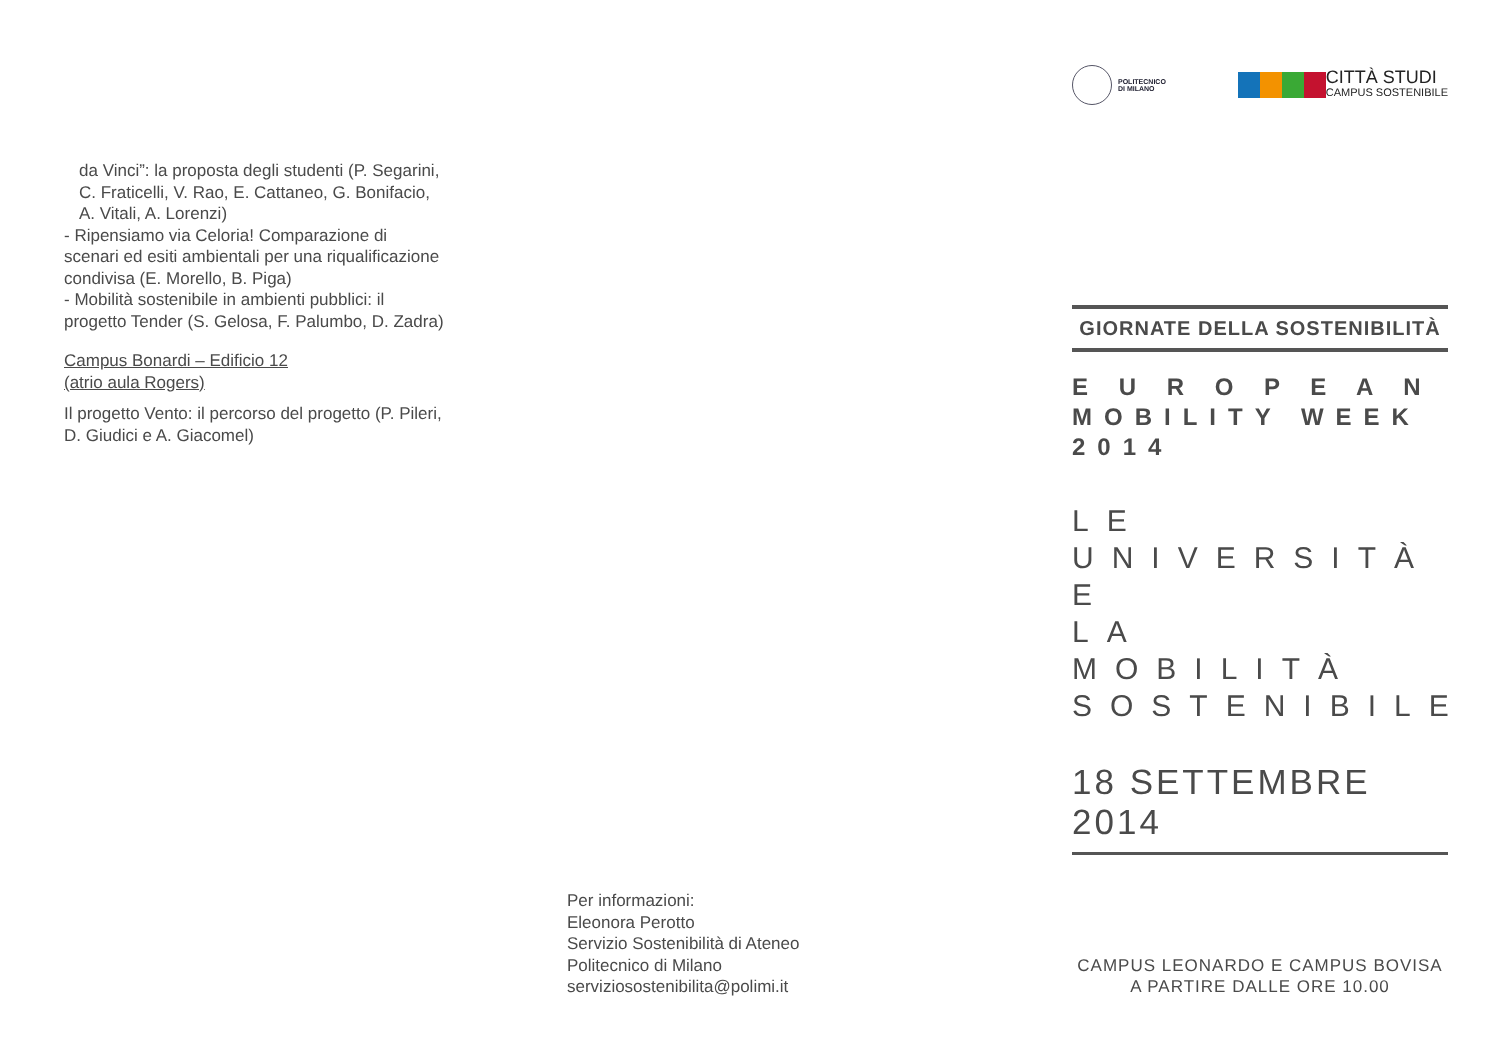da Vinci”: la proposta degli studenti (P. Segarini, C. Fraticelli, V. Rao, E. Cattaneo, G. Bonifacio, A. Vitali, A. Lorenzi)
- Ripensiamo via Celoria! Comparazione di scenari ed esiti ambientali per una riqualificazione condivisa (E. Morello, B. Piga)
- Mobilità sostenibile in ambienti pubblici: il progetto Tender (S. Gelosa, F. Palumbo, D. Zadra)
Campus Bonardi – Edificio 12
(atrio aula Rogers)
Il progetto Vento: il percorso del progetto (P. Pileri, D. Giudici e A. Giacomel)
Per informazioni:
Eleonora Perotto
Servizio Sostenibilità di Ateneo
Politecnico di Milano
serviziosostenibilita@polimi.it
POLITECNICO
DI MILANO
CITTÀ STUDI
CAMPUS SOSTENIBILE
GIORNATE DELLA SOSTENIBILITÀ
E U R O P E A N
MOBILITY WEEK 2014
LE UNIVERSITÀ E
LA MOBILITÀ
SOSTENIBILE
18 SETTEMBRE 2014
CAMPUS LEONARDO E CAMPUS BOVISA
A PARTIRE DALLE ORE 10.00